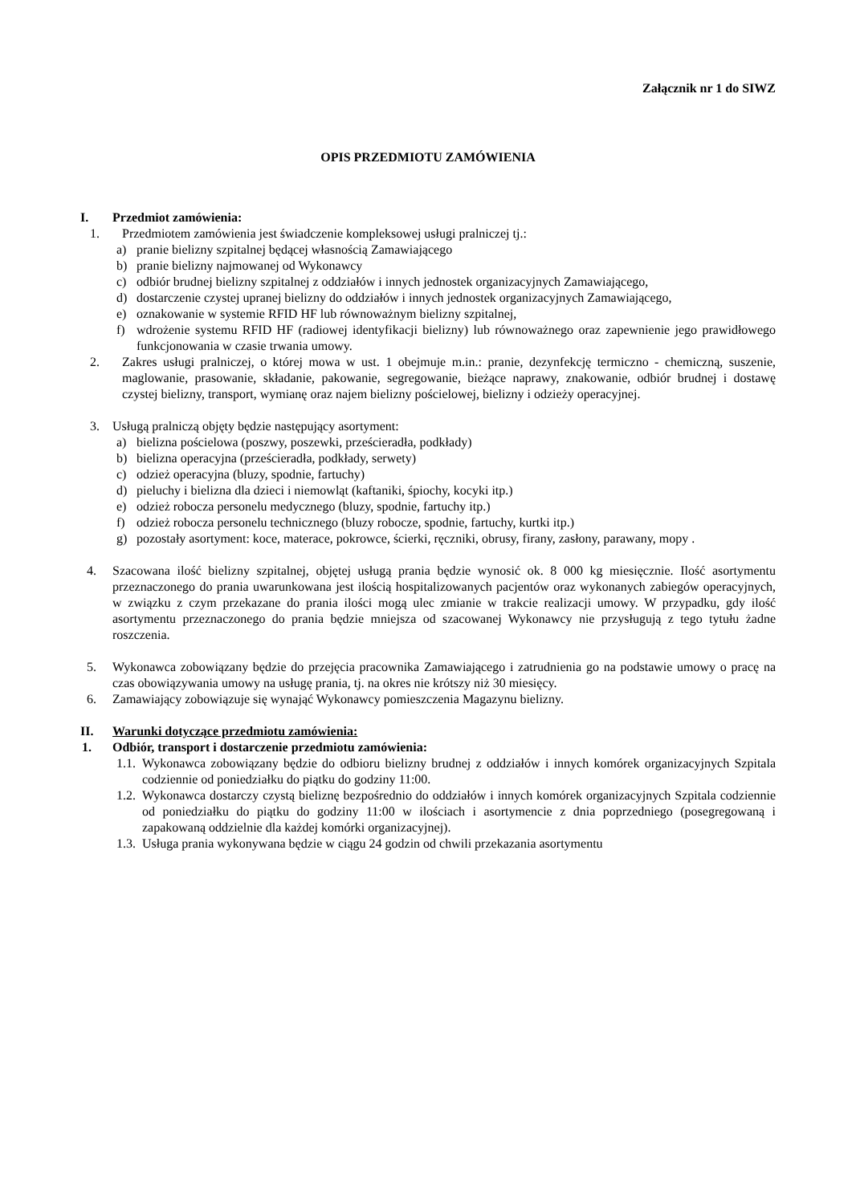Załącznik nr 1 do SIWZ
OPIS PRZEDMIOTU ZAMÓWIENIA
I. Przedmiot zamówienia:
1. Przedmiotem zamówienia jest świadczenie kompleksowej usługi pralniczej tj.:
a) pranie bielizny szpitalnej będącej własnością Zamawiającego
b) pranie bielizny najmowanej od Wykonawcy
c) odbiór brudnej bielizny szpitalnej z oddziałów i innych jednostek organizacyjnych Zamawiającego,
d) dostarczenie czystej upranej bielizny do oddziałów i innych jednostek organizacyjnych Zamawiającego,
e) oznakowanie w systemie RFID HF lub równoważnym bielizny szpitalnej,
f) wdrożenie systemu RFID HF (radiowej identyfikacji bielizny) lub równoważnego oraz zapewnienie jego prawidłowego funkcjonowania w czasie trwania umowy.
2. Zakres usługi pralniczej, o której mowa w ust. 1 obejmuje m.in.: pranie, dezynfekcję termiczno - chemiczną, suszenie, maglowanie, prasowanie, składanie, pakowanie, segregowanie, bieżące naprawy, znakowanie, odbiór brudnej i dostawę czystej bielizny, transport, wymianę oraz najem bielizny pościelowej, bielizny i odzieży operacyjnej.
3. Usługą pralniczą objęty będzie następujący asortyment:
a) bielizna pościelowa (poszwy, poszewki, prześcieradła, podkłady)
b) bielizna operacyjna (prześcieradła, podkłady, serwety)
c) odzież operacyjna (bluzy, spodnie, fartuchy)
d) pieluchy i bielizna dla dzieci i niemowląt (kaftaniki, śpiochy, kocyki itp.)
e) odzież robocza personelu medycznego (bluzy, spodnie, fartuchy itp.)
f) odzież robocza personelu technicznego (bluzy robocze, spodnie, fartuchy, kurtki itp.)
g) pozostały asortyment: koce, materace, pokrowce, ścierki, ręczniki, obrusy, firany, zasłony, parawany, mopy .
4. Szacowana ilość bielizny szpitalnej, objętej usługą prania będzie wynosić ok. 8 000 kg miesięcznie. Ilość asortymentu przeznaczonego do prania uwarunkowana jest ilością hospitalizowanych pacjentów oraz wykonanych zabiegów operacyjnych, w związku z czym przekazane do prania ilości mogą ulec zmianie w trakcie realizacji umowy. W przypadku, gdy ilość asortymentu przeznaczonego do prania będzie mniejsza od szacowanej Wykonawcy nie przysługują z tego tytułu żadne roszczenia.
5. Wykonawca zobowiązany będzie do przejęcia pracownika Zamawiającego i zatrudnienia go na podstawie umowy o pracę na czas obowiązywania umowy na usługę prania, tj. na okres nie krótszy niż 30 miesięcy.
6. Zamawiający zobowiązuje się wynająć Wykonawcy pomieszczenia Magazynu bielizny.
II. Warunki dotyczące przedmiotu zamówienia:
1. Odbiór, transport i dostarczenie przedmiotu zamówienia:
1.1. Wykonawca zobowiązany będzie do odbioru bielizny brudnej z oddziałów i innych komórek organizacyjnych Szpitala codziennie od poniedziałku do piątku do godziny 11:00.
1.2. Wykonawca dostarczy czystą bieliznę bezpośrednio do oddziałów i innych komórek organizacyjnych Szpitala codziennie od poniedziałku do piątku do godziny 11:00 w ilościach i asortymencie z dnia poprzedniego (posegregowaną i zapakowaną oddzielnie dla każdej komórki organizacyjnej).
1.3. Usługa prania wykonywana będzie w ciągu 24 godzin od chwili przekazania asortymentu